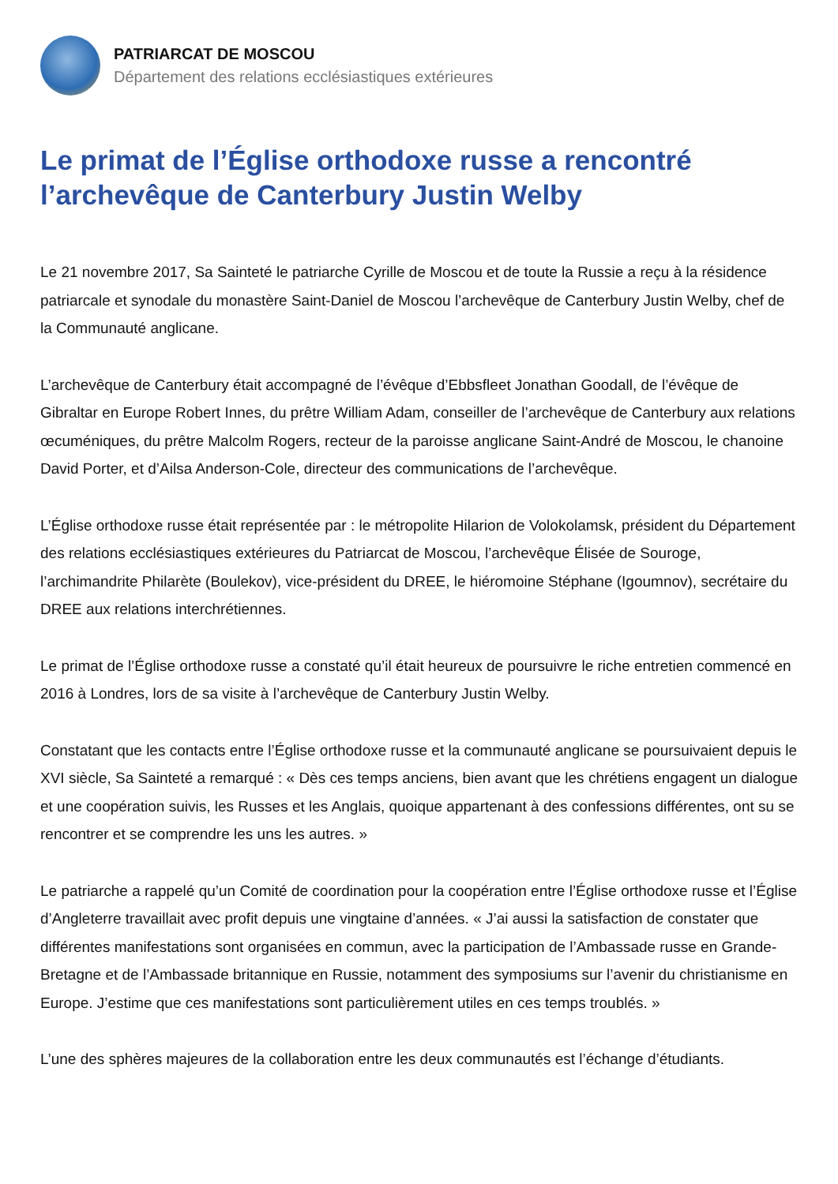PATRIARCAT DE MOSCOU
Département des relations ecclésiastiques extérieures
Le primat de l’Église orthodoxe russe a rencontré l’archevêque de Canterbury Justin Welby
Le 21 novembre 2017, Sa Sainteté le patriarche Cyrille de Moscou et de toute la Russie a reçu à la résidence patriarcale et synodale du monastère Saint-Daniel de Moscou l’archevêque de Canterbury Justin Welby, chef de la Communauté anglicane.
L’archevêque de Canterbury était accompagné de l’évêque d’Ebbsfleet Jonathan Goodall, de l’évêque de Gibraltar en Europe Robert Innes, du prêtre William Adam, conseiller de l’archevêque de Canterbury aux relations œcuméniques, du prêtre Malcolm Rogers, recteur de la paroisse anglicane Saint-André de Moscou, le chanoine David Porter, et d’Ailsa Anderson-Cole, directeur des communications de l’archevêque.
L’Église orthodoxe russe était représentée par : le métropolite Hilarion de Volokolamsk, président du Département des relations ecclésiastiques extérieures du Patriarcat de Moscou, l’archevêque Élisée de Souroge, l’archimandrite Philarète (Boulekov), vice-président du DREE, le hiéromoine Stéphane (Igoumnov), secrétaire du DREE aux relations interchrétiennes.
Le primat de l’Église orthodoxe russe a constaté qu’il était heureux de poursuivre le riche entretien commencé en 2016 à Londres, lors de sa visite à l’archevêque de Canterbury Justin Welby.
Constatant que les contacts entre l’Église orthodoxe russe et la communauté anglicane se poursuivaient depuis le XVI siècle, Sa Sainteté a remarqué : « Dès ces temps anciens, bien avant que les chrétiens engagent un dialogue et une coopération suivis, les Russes et les Anglais, quoique appartenant à des confessions différentes, ont su se rencontrer et se comprendre les uns les autres. »
Le patriarche a rappelé qu’un Comité de coordination pour la coopération entre l’Église orthodoxe russe et l’Église d’Angleterre travaillait avec profit depuis une vingtaine d’années. « J’ai aussi la satisfaction de constater que différentes manifestations sont organisées en commun, avec la participation de l’Ambassade russe en Grande-Bretagne et de l’Ambassade britannique en Russie, notamment des symposiums sur l’avenir du christianisme en Europe. J’estime que ces manifestations sont particulièrement utiles en ces temps troublés. »
L’une des sphères majeures de la collaboration entre les deux communautés est l’échange d’étudiants.